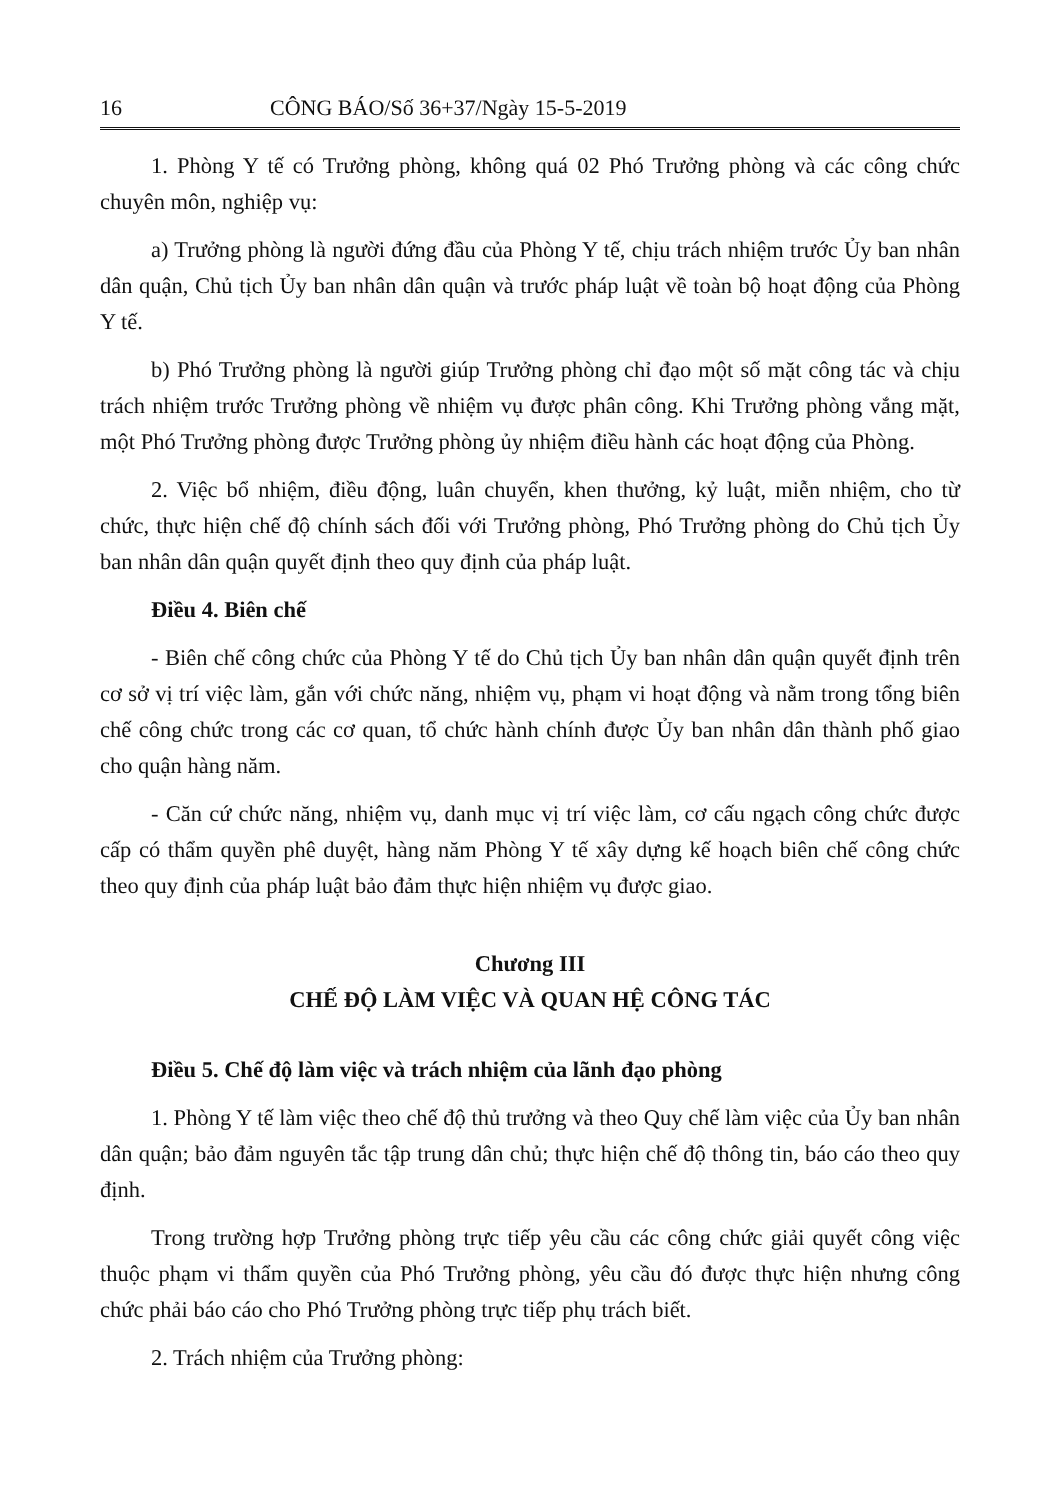16 CÔNG BÁO/Số 36+37/Ngày 15-5-2019
1. Phòng Y tế có Trưởng phòng, không quá 02 Phó Trưởng phòng và các công chức chuyên môn, nghiệp vụ:
a) Trưởng phòng là người đứng đầu của Phòng Y tế, chịu trách nhiệm trước Ủy ban nhân dân quận, Chủ tịch Ủy ban nhân dân quận và trước pháp luật về toàn bộ hoạt động của Phòng Y tế.
b) Phó Trưởng phòng là người giúp Trưởng phòng chỉ đạo một số mặt công tác và chịu trách nhiệm trước Trưởng phòng về nhiệm vụ được phân công. Khi Trưởng phòng vắng mặt, một Phó Trưởng phòng được Trưởng phòng ủy nhiệm điều hành các hoạt động của Phòng.
2. Việc bổ nhiệm, điều động, luân chuyển, khen thưởng, kỷ luật, miễn nhiệm, cho từ chức, thực hiện chế độ chính sách đối với Trưởng phòng, Phó Trưởng phòng do Chủ tịch Ủy ban nhân dân quận quyết định theo quy định của pháp luật.
Điều 4. Biên chế
- Biên chế công chức của Phòng Y tế do Chủ tịch Ủy ban nhân dân quận quyết định trên cơ sở vị trí việc làm, gắn với chức năng, nhiệm vụ, phạm vi hoạt động và nằm trong tổng biên chế công chức trong các cơ quan, tổ chức hành chính được Ủy ban nhân dân thành phố giao cho quận hàng năm.
- Căn cứ chức năng, nhiệm vụ, danh mục vị trí việc làm, cơ cấu ngạch công chức được cấp có thẩm quyền phê duyệt, hàng năm Phòng Y tế xây dựng kế hoạch biên chế công chức theo quy định của pháp luật bảo đảm thực hiện nhiệm vụ được giao.
Chương III
CHẾ ĐỘ LÀM VIỆC VÀ QUAN HỆ CÔNG TÁC
Điều 5. Chế độ làm việc và trách nhiệm của lãnh đạo phòng
1. Phòng Y tế làm việc theo chế độ thủ trưởng và theo Quy chế làm việc của Ủy ban nhân dân quận; bảo đảm nguyên tắc tập trung dân chủ; thực hiện chế độ thông tin, báo cáo theo quy định.
Trong trường hợp Trưởng phòng trực tiếp yêu cầu các công chức giải quyết công việc thuộc phạm vi thẩm quyền của Phó Trưởng phòng, yêu cầu đó được thực hiện nhưng công chức phải báo cáo cho Phó Trưởng phòng trực tiếp phụ trách biết.
2. Trách nhiệm của Trưởng phòng: